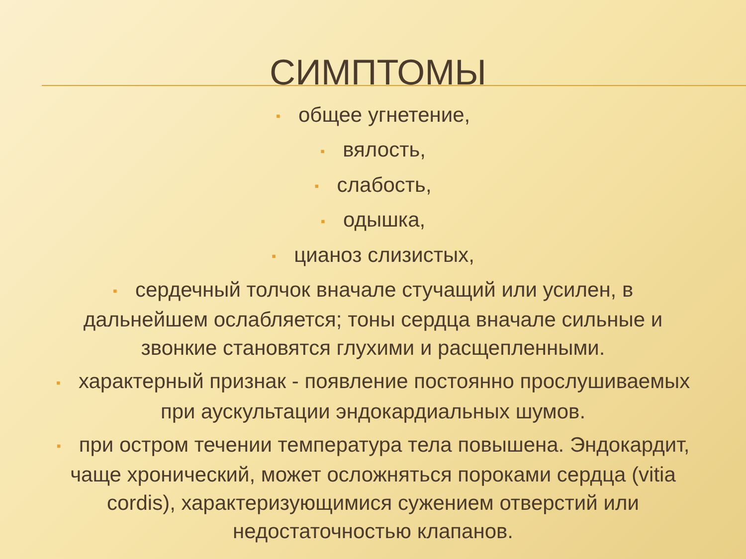СИМПТОМЫ
▪ общее угнетение,
▪ вялость,
▪ слабость,
▪ одышка,
▪ цианоз слизистых,
▪ сердечный толчок вначале стучащий или усилен, в дальнейшем ослабляется; тоны сердца вначале сильные и звонкие становятся глухими и расщепленными.
▪ характерный признак - появление постоянно прослушиваемых при аускультации эндокардиальных шумов.
▪ при остром течении температура тела повышена. Эндокардит, чаще хронический, может осложняться пороками сердца (vitia cordis), характеризующимися сужением отверстий или недостаточностью клапанов.